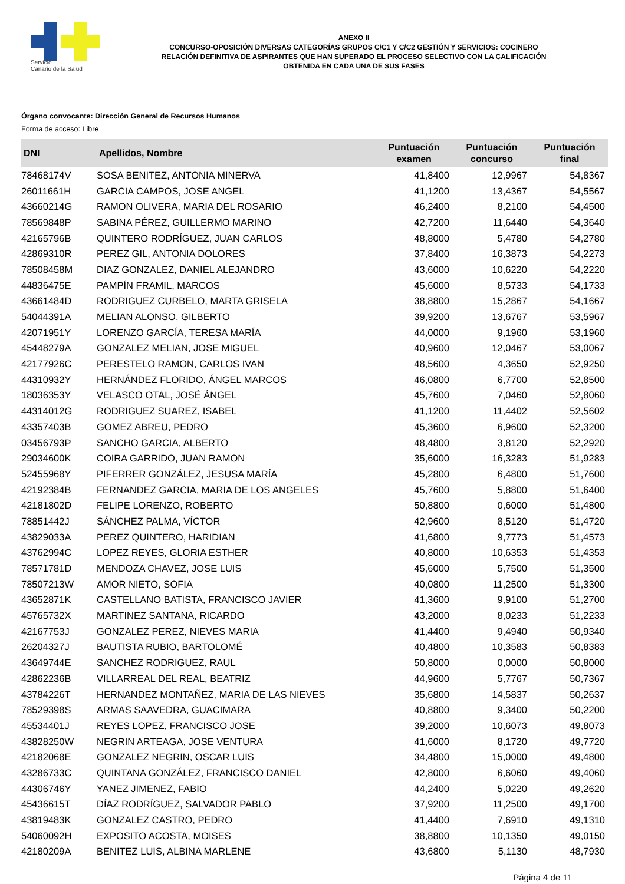Servicio
Canario de la Salud
ANEXO II
CONCURSO-OPOSICIÓN DIVERSAS CATEGORÍAS GRUPOS C/C1 Y C/C2 GESTIÓN Y SERVICIOS: COCINERO
RELACIÓN DEFINITIVA DE ASPIRANTES QUE HAN SUPERADO EL PROCESO SELECTIVO CON LA CALIFICACIÓN
OBTENIDA EN CADA UNA DE SUS FASES
Órgano convocante: Dirección General de Recursos Humanos
Forma de acceso: Libre
| DNI | Apellidos, Nombre | Puntuación examen | Puntuación concurso | Puntuación final |
| --- | --- | --- | --- | --- |
| 78468174V | SOSA BENITEZ, ANTONIA MINERVA | 41,8400 | 12,9967 | 54,8367 |
| 26011661H | GARCIA CAMPOS, JOSE ANGEL | 41,1200 | 13,4367 | 54,5567 |
| 43660214G | RAMON OLIVERA, MARIA DEL ROSARIO | 46,2400 | 8,2100 | 54,4500 |
| 78569848P | SABINA PÉREZ, GUILLERMO MARINO | 42,7200 | 11,6440 | 54,3640 |
| 42165796B | QUINTERO RODRÍGUEZ, JUAN CARLOS | 48,8000 | 5,4780 | 54,2780 |
| 42869310R | PEREZ GIL, ANTONIA DOLORES | 37,8400 | 16,3873 | 54,2273 |
| 78508458M | DIAZ GONZALEZ, DANIEL ALEJANDRO | 43,6000 | 10,6220 | 54,2220 |
| 44836475E | PAMPÍN FRAMIL, MARCOS | 45,6000 | 8,5733 | 54,1733 |
| 43661484D | RODRIGUEZ CURBELO, MARTA GRISELA | 38,8800 | 15,2867 | 54,1667 |
| 54044391A | MELIAN ALONSO, GILBERTO | 39,9200 | 13,6767 | 53,5967 |
| 42071951Y | LORENZO GARCÍA, TERESA MARÍA | 44,0000 | 9,1960 | 53,1960 |
| 45448279A | GONZALEZ MELIAN, JOSE MIGUEL | 40,9600 | 12,0467 | 53,0067 |
| 42177926C | PERESTELO RAMON, CARLOS IVAN | 48,5600 | 4,3650 | 52,9250 |
| 44310932Y | HERNÁNDEZ FLORIDO, ÁNGEL MARCOS | 46,0800 | 6,7700 | 52,8500 |
| 18036353Y | VELASCO OTAL, JOSÉ ÁNGEL | 45,7600 | 7,0460 | 52,8060 |
| 44314012G | RODRIGUEZ SUAREZ, ISABEL | 41,1200 | 11,4402 | 52,5602 |
| 43357403B | GOMEZ ABREU, PEDRO | 45,3600 | 6,9600 | 52,3200 |
| 03456793P | SANCHO GARCIA, ALBERTO | 48,4800 | 3,8120 | 52,2920 |
| 29034600K | COIRA GARRIDO, JUAN RAMON | 35,6000 | 16,3283 | 51,9283 |
| 52455968Y | PIFERRER GONZÁLEZ, JESUSA MARÍA | 45,2800 | 6,4800 | 51,7600 |
| 42192384B | FERNANDEZ GARCIA, MARIA DE LOS ANGELES | 45,7600 | 5,8800 | 51,6400 |
| 42181802D | FELIPE LORENZO, ROBERTO | 50,8800 | 0,6000 | 51,4800 |
| 78851442J | SÁNCHEZ PALMA, VÍCTOR | 42,9600 | 8,5120 | 51,4720 |
| 43829033A | PEREZ QUINTERO, HARIDIAN | 41,6800 | 9,7773 | 51,4573 |
| 43762994C | LOPEZ REYES, GLORIA ESTHER | 40,8000 | 10,6353 | 51,4353 |
| 78571781D | MENDOZA CHAVEZ, JOSE LUIS | 45,6000 | 5,7500 | 51,3500 |
| 78507213W | AMOR NIETO, SOFIA | 40,0800 | 11,2500 | 51,3300 |
| 43652871K | CASTELLANO BATISTA, FRANCISCO JAVIER | 41,3600 | 9,9100 | 51,2700 |
| 45765732X | MARTINEZ SANTANA, RICARDO | 43,2000 | 8,0233 | 51,2233 |
| 42167753J | GONZALEZ PEREZ, NIEVES MARIA | 41,4400 | 9,4940 | 50,9340 |
| 26204327J | BAUTISTA RUBIO, BARTOLOMÉ | 40,4800 | 10,3583 | 50,8383 |
| 43649744E | SANCHEZ RODRIGUEZ, RAUL | 50,8000 | 0,0000 | 50,8000 |
| 42862236B | VILLARREAL DEL REAL, BEATRIZ | 44,9600 | 5,7767 | 50,7367 |
| 43784226T | HERNANDEZ MONTAÑEZ, MARIA DE LAS NIEVES | 35,6800 | 14,5837 | 50,2637 |
| 78529398S | ARMAS SAAVEDRA, GUACIMARA | 40,8800 | 9,3400 | 50,2200 |
| 45534401J | REYES LOPEZ, FRANCISCO JOSE | 39,2000 | 10,6073 | 49,8073 |
| 43828250W | NEGRIN ARTEAGA, JOSE VENTURA | 41,6000 | 8,1720 | 49,7720 |
| 42182068E | GONZALEZ NEGRIN, OSCAR LUIS | 34,4800 | 15,0000 | 49,4800 |
| 43286733C | QUINTANA GONZÁLEZ, FRANCISCO DANIEL | 42,8000 | 6,6060 | 49,4060 |
| 44306746Y | YANEZ JIMENEZ, FABIO | 44,2400 | 5,0220 | 49,2620 |
| 45436615T | DÍAZ RODRÍGUEZ, SALVADOR PABLO | 37,9200 | 11,2500 | 49,1700 |
| 43819483K | GONZALEZ CASTRO, PEDRO | 41,4400 | 7,6910 | 49,1310 |
| 54060092H | EXPOSITO ACOSTA, MOISES | 38,8800 | 10,1350 | 49,0150 |
| 42180209A | BENITEZ LUIS, ALBINA MARLENE | 43,6800 | 5,1130 | 48,7930 |
Página 4 de 11